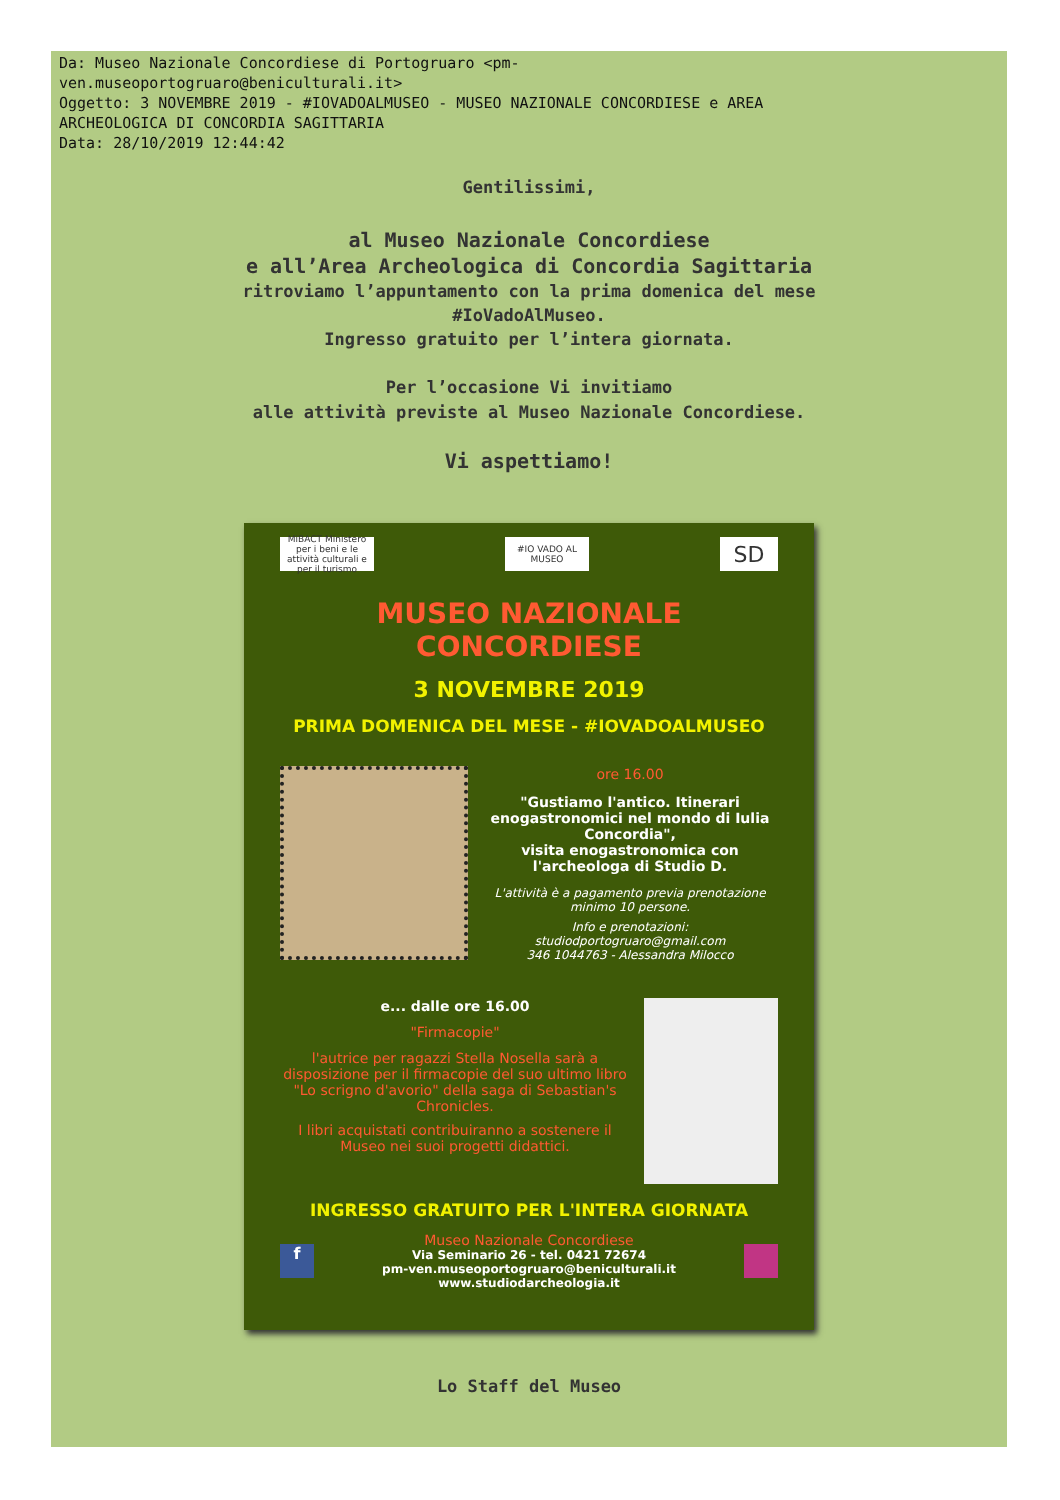Da: Museo Nazionale Concordiese di Portogruaro <pm-
ven.museoportogruaro@beniculturali.it>
Oggetto: 3 NOVEMBRE 2019 - #IOVADOALMUSEO - MUSEO NAZIONALE CONCORDIESE e AREA
ARCHEOLOGICA DI CONCORDIA SAGITTARIA
Data: 28/10/2019 12:44:42
Gentilissimi,
al Museo Nazionale Concordiese
e all’Area Archeologica di Concordia Sagittaria
ritroviamo l’appuntamento con la prima domenica del mese
#IoVadoAlMuseo.
Ingresso gratuito per l’intera giornata.
Per l’occasione Vi invitiamo
alle attività previste al Museo Nazionale Concordiese.
Vi aspettiamo!
MiBACT Ministero per i beni e le attività culturali e per il turismo
#IO VADO AL MUSEO
SD
MUSEO NAZIONALE CONCORDIESE
3 NOVEMBRE 2019
PRIMA DOMENICA DEL MESE - #IOVADOALMUSEO
ore 16.00
"Gustiamo l'antico. Itinerari enogastronomici nel mondo di Iulia Concordia",
visita enogastronomica con l'archeologa di Studio D.
L'attività è a pagamento previa prenotazione minimo 10 persone.
Info e prenotazioni:
studiodportogruaro@gmail.com
346 1044763 - Alessandra Milocco
e... dalle ore 16.00
"Firmacopie"
l'autrice per ragazzi Stella Nosella sarà a disposizione per il firmacopie del suo ultimo libro "Lo scrigno d'avorio" della saga di Sebastian's Chronicles.
I libri acquistati contribuiranno a sostenere il Museo nei suoi progetti didattici.
INGRESSO GRATUITO PER L'INTERA GIORNATA
f
Museo Nazionale Concordiese
Via Seminario 26 - tel. 0421 72674
pm-ven.museoportogruaro@beniculturali.it
www.studiodarcheologia.it
Lo Staff del Museo